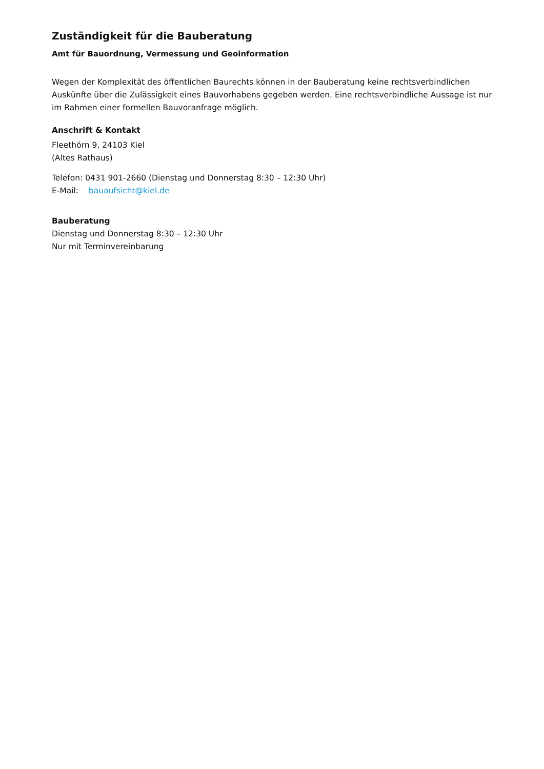Zuständigkeit für die Bauberatung
Amt für Bauordnung, Vermessung und Geoinformation
Wegen der Komplexität des öffentlichen Baurechts können in der Bauberatung keine rechtsverbindlichen Auskünfte über die Zulässigkeit eines Bauvorhabens gegeben werden. Eine rechtsverbindliche Aussage ist nur im Rahmen einer formellen Bauvoranfrage möglich.
Anschrift & Kontakt
Fleethörn 9, 24103 Kiel
(Altes Rathaus)
Telefon: 0431 901-2660 (Dienstag und Donnerstag 8:30 – 12:30 Uhr)
E-Mail: bauaufsicht@kiel.de
Bauberatung
Dienstag und Donnerstag 8:30 – 12:30 Uhr
Nur mit Terminvereinbarung